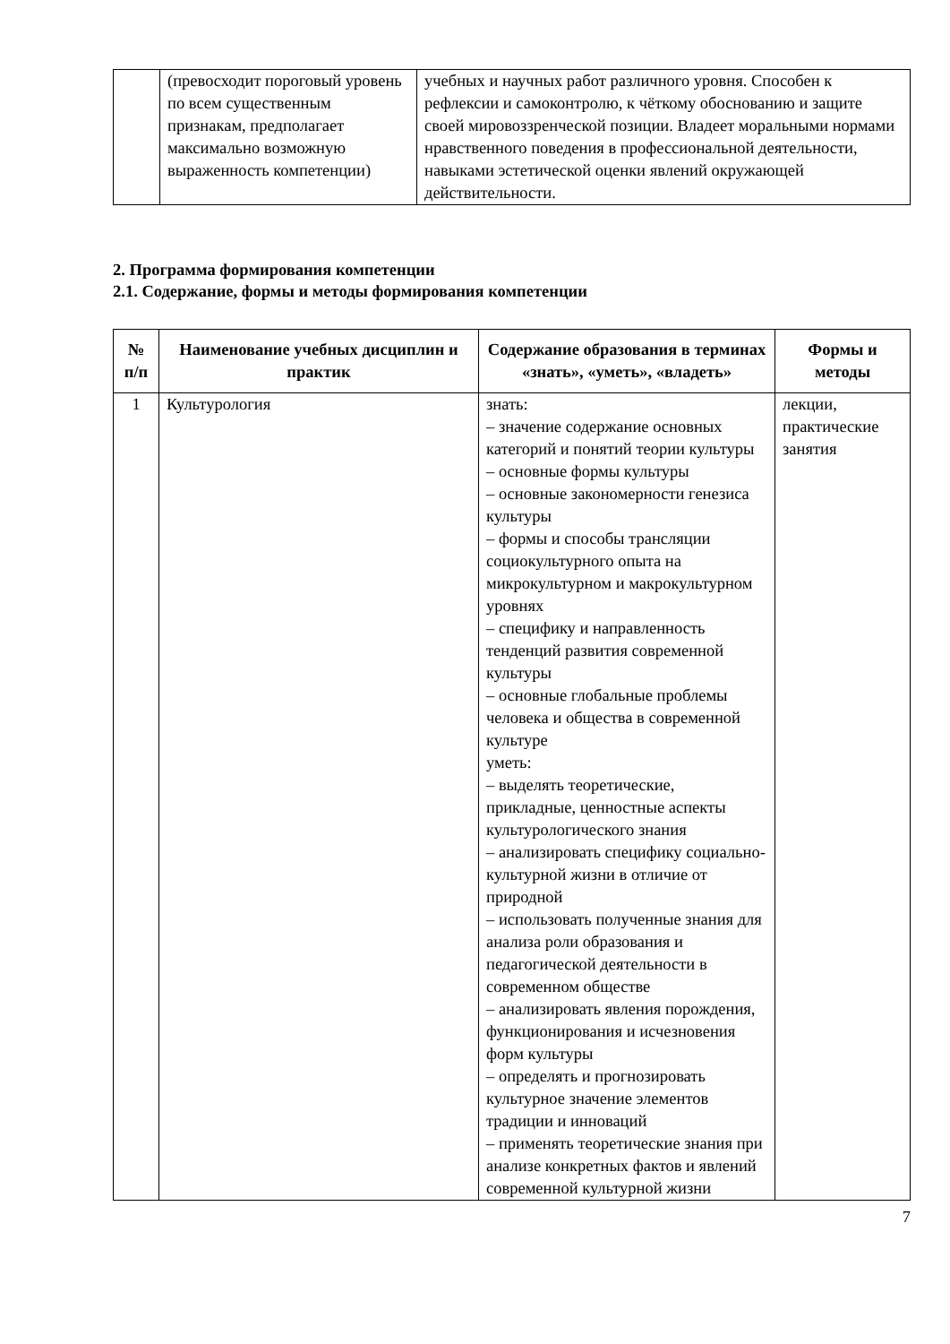| | (превосходит пороговый уровень по всем существенным признакам, предполагает максимально возможную выраженность компетенции) | учебных и научных работ различного уровня. Способен к рефлексии и самоконтролю, к чёткому обоснованию и защите своей мировоззренческой позиции. Владеет моральными нормами нравственного поведения в профессиональной деятельности, навыками эстетической оценки явлений окружающей действительности. |
2. Программа формирования компетенции
2.1. Содержание, формы и методы формирования компетенции
| № п/п | Наименование учебных дисциплин и практик | Содержание образования в терминах «знать», «уметь», «владеть» | Формы и методы |
| --- | --- | --- | --- |
| 1 | Культурология | знать: – значение содержание основных категорий и понятий теории культуры – основные формы культуры – основные закономерности генезиса культуры – формы и способы трансляции социокультурного опыта на микрокультурном и макрокультурном уровнях – специфику и направленность тенденций развития современной культуры – основные глобальные проблемы человека и общества в современной культуре уметь: – выделять теоретические, прикладные, ценностные аспекты культурологического знания – анализировать специфику социально-культурной жизни в отличие от природной – использовать полученные знания для анализа роли образования и педагогической деятельности в современном обществе – анализировать явления порождения, функционирования и исчезновения форм культуры – определять и прогнозировать культурное значение элементов традиции и инноваций – применять теоретические знания при анализе конкретных фактов и явлений современной культурной жизни | лекции, практические занятия |
7